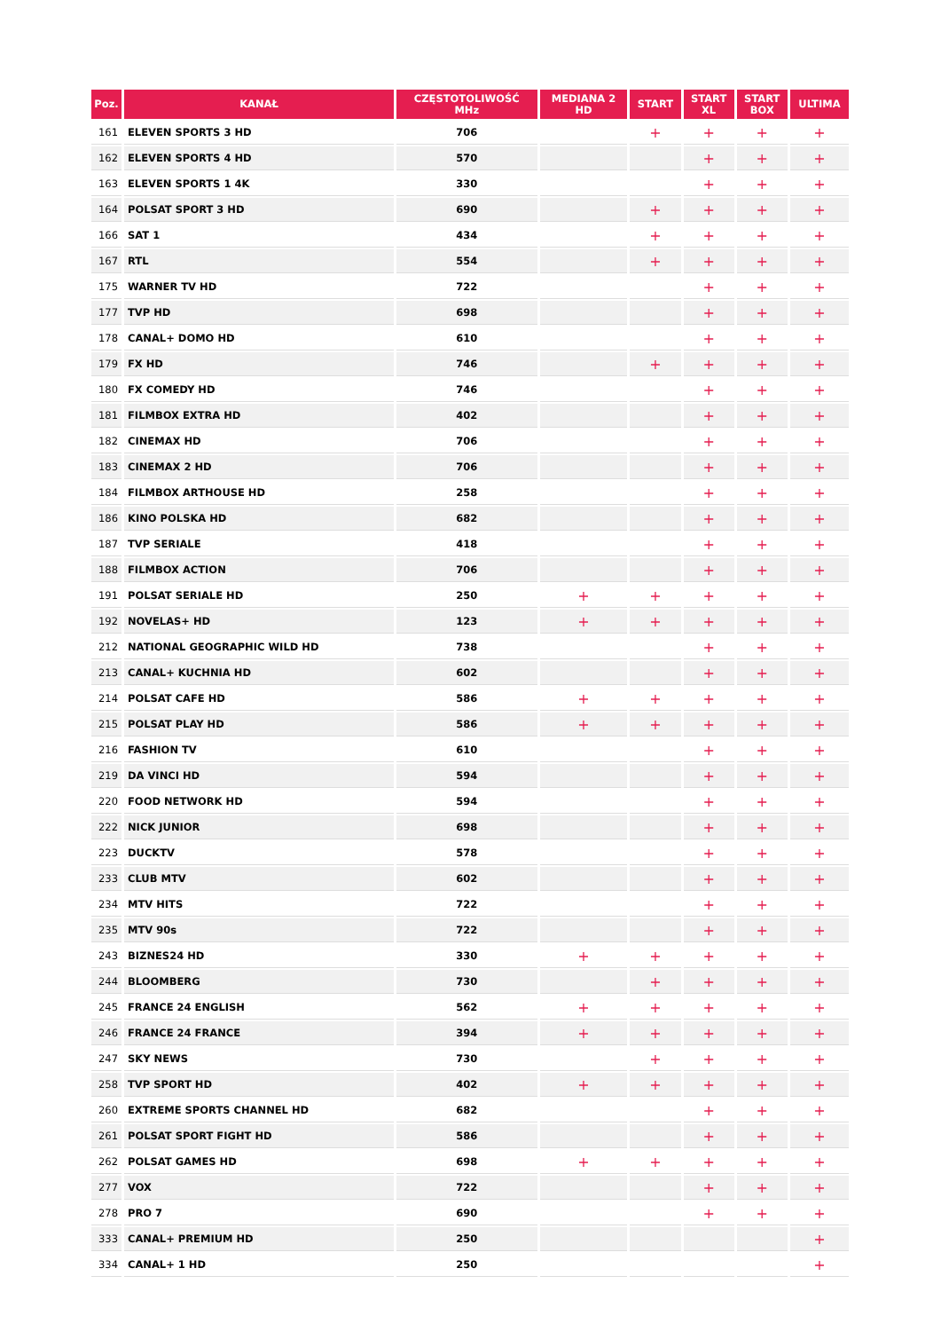| Poz. | KANAŁ | CZĘSTOTOLIWOŚĆ MHz | MEDIANA 2 HD | START | START XL | START BOX | ULTIMA |
| --- | --- | --- | --- | --- | --- | --- | --- |
| 161 | ELEVEN SPORTS 3 HD | 706 | | + | + | + | + |
| 162 | ELEVEN SPORTS 4 HD | 570 | | | + | + | + |
| 163 | ELEVEN SPORTS 1 4K | 330 | | | + | + | + |
| 164 | POLSAT SPORT 3 HD | 690 | | + | + | + | + |
| 166 | SAT 1 | 434 | | + | + | + | + |
| 167 | RTL | 554 | | + | + | + | + |
| 175 | WARNER TV HD | 722 | | | + | + | + |
| 177 | TVP HD | 698 | | | + | + | + |
| 178 | CANAL+ DOMO HD | 610 | | | + | + | + |
| 179 | FX HD | 746 | | + | + | + | + |
| 180 | FX COMEDY HD | 746 | | | + | + | + |
| 181 | FILMBOX EXTRA HD | 402 | | | + | + | + |
| 182 | CINEMAX HD | 706 | | | + | + | + |
| 183 | CINEMAX 2 HD | 706 | | | + | + | + |
| 184 | FILMBOX ARTHOUSE HD | 258 | | | + | + | + |
| 186 | KINO POLSKA HD | 682 | | | + | + | + |
| 187 | TVP SERIALE | 418 | | | + | + | + |
| 188 | FILMBOX ACTION | 706 | | | + | + | + |
| 191 | POLSAT SERIALE HD | 250 | + | + | + | + | + |
| 192 | NOVELAS+ HD | 123 | + | + | + | + | + |
| 212 | NATIONAL GEOGRAPHIC WILD HD | 738 | | | + | + | + |
| 213 | CANAL+ KUCHNIA HD | 602 | | | + | + | + |
| 214 | POLSAT CAFE HD | 586 | + | + | + | + | + |
| 215 | POLSAT PLAY HD | 586 | + | + | + | + | + |
| 216 | FASHION TV | 610 | | | + | + | + |
| 219 | DA VINCI HD | 594 | | | + | + | + |
| 220 | FOOD NETWORK HD | 594 | | | + | + | + |
| 222 | NICK JUNIOR | 698 | | | + | + | + |
| 223 | DUCKTV | 578 | | | + | + | + |
| 233 | CLUB MTV | 602 | | | + | + | + |
| 234 | MTV HITS | 722 | | | + | + | + |
| 235 | MTV 90s | 722 | | | + | + | + |
| 243 | BIZNES24 HD | 330 | + | + | + | + | + |
| 244 | BLOOMBERG | 730 | | + | + | + | + |
| 245 | FRANCE 24 ENGLISH | 562 | + | + | + | + | + |
| 246 | FRANCE 24 FRANCE | 394 | + | + | + | + | + |
| 247 | SKY NEWS | 730 | | + | + | + | + |
| 258 | TVP SPORT HD | 402 | + | + | + | + | + |
| 260 | EXTREME SPORTS CHANNEL HD | 682 | | | + | + | + |
| 261 | POLSAT SPORT FIGHT HD | 586 | | | + | + | + |
| 262 | POLSAT GAMES HD | 698 | + | + | + | + | + |
| 277 | VOX | 722 | | | + | + | + |
| 278 | PRO 7 | 690 | | | + | + | + |
| 333 | CANAL+ PREMIUM HD | 250 | | | | | + |
| 334 | CANAL+ 1 HD | 250 | | | | | + |